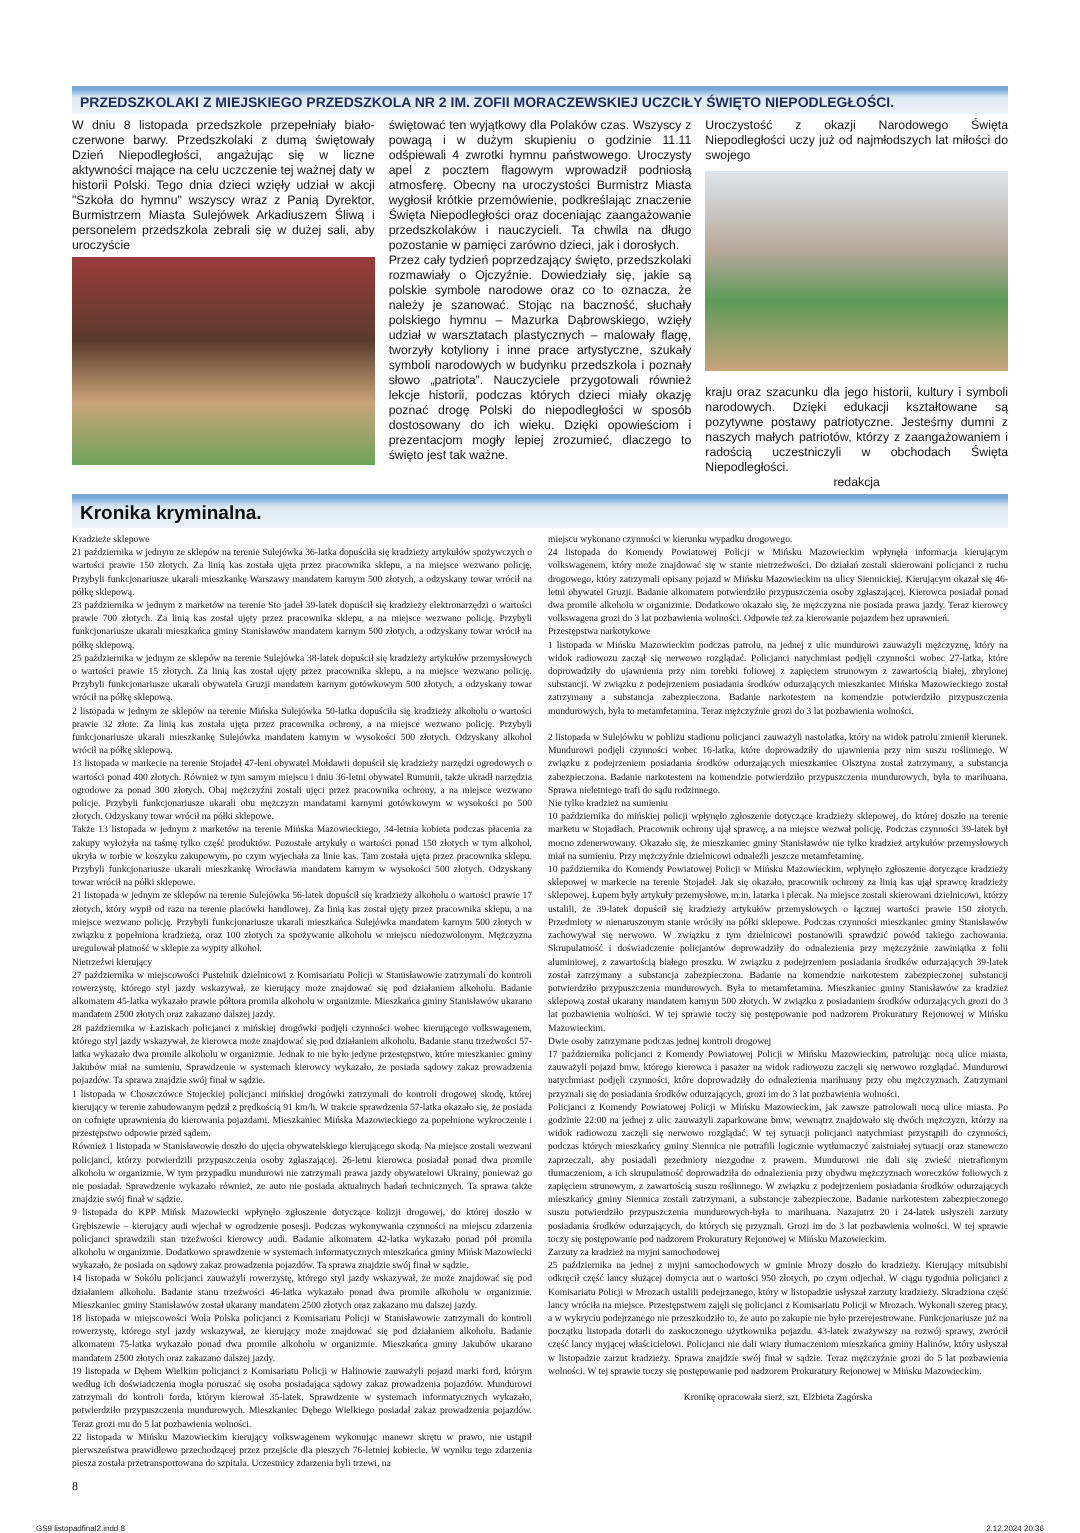PRZEDSZKOLAKI Z MIEJSKIEGO PRZEDSZKOLA NR 2 IM. ZOFII MORACZEWSKIEJ UCZCIŁY ŚWIĘTO NIEPODLEGŁOŚCI.
W dniu 8 listopada przedszkole przepełniały biało-czerwone barwy. Przedszkolaki z dumą świętowały Dzień Niepodległości, angażując się w liczne aktywności mające na celu uczczenie tej ważnej daty w historii Polski. Tego dnia dzieci wzięły udział w akcji "Szkoła do hymnu" wszyscy wraz z Panią Dyrektor, Burmistrzem Miasta Sulejówek Arkadiuszem Śliwą i personelem przedszkola zebrali się w dużej sali, aby uroczyście
świętować ten wyjątkowy dla Polaków czas. Wszyscy z powagą i w dużym skupieniu o godzinie 11.11 odśpiewali 4 zwrotki hymnu państwowego. Uroczysty apel z pocztem flagowym wprowadził podniosłą atmosferę. Obecny na uroczystości Burmistrz Miasta wygłosił krótkie przemówienie, podkreślając znaczenie Święta Niepodległości oraz doceniając zaangażowanie przedszkolaków i nauczycieli. Ta chwila na długo pozostanie w pamięci zarówno dzieci, jak i dorosłych.
Przez cały tydzień poprzedzający święto, przedszkolaki rozmawiały o Ojczyźnie. Dowiedziały się, jakie są polskie symbole narodowe oraz co to oznacza, że należy je szanować. Stojąc na baczność, słuchały polskiego hymnu – Mazurka Dąbrowskiego, wzięły udział w warsztatach plastycznych – malowały flagę, tworzyły kotyliony i inne prace artystyczne, szukały symboli narodowych w budynku przedszkola i poznały słowo „patriota”. Nauczyciele przygotowali również lekcje historii, podczas których dzieci miały okazję poznać drogę Polski do niepodległości w sposób dostosowany do ich wieku. Dzięki opowieściom i prezentacjom mogły lepiej zrozumieć, dlaczego to święto jest tak ważne.
Uroczystość z okazji Narodowego Święta Niepodległości uczy już od najmłodszych lat miłości do swojego
kraju oraz szacunku dla jego historii, kultury i symboli narodowych. Dzięki edukacji kształtowane są pozytywne postawy patriotyczne. Jesteśmy dumni z naszych małych patriotów, którzy z zaangażowaniem i radością uczestniczyli w obchodach Święta Niepodległości.
redakcja
Kronika kryminalna.
Kradzieże sklepowe
21 października w jednym ze sklepów na terenie Sulejówka 36-latka dopuściła się kradzieży artykułów spożywczych o wartości prawie 150 złotych. Za linią kas została ujęta przez pracownika sklepu, a na miejsce wezwano policję. Przybyli funkcjonariusze ukarali mieszkankę Warszawy mandatem karnym 500 złotych, a odzyskany towar wrócił na półkę sklepową.
23 października w jednym z marketów na terenie Sto jadeł 39-latek dopuścił się kradzieży elektronarzędzi o wartości prawie 700 złotych. Za linią kas został ujęty przez pracownika sklepu, a na miejsce wezwano policję. Przybyli funkcjonariusze ukarali mieszkańca gminy Stanisławów mandatem karnym 500 złotych, a odzyskany towar wrócił na półkę sklepową.
25 października w jednym ze sklepów na terenie Sulejówka 38-latek dopuścił się kradzieży artykułów przemysłowych o wartości prawie 15 złotych. Za linią kas został ujęty przez pracownika sklepu, a na miejsce wezwano policję. Przybyli funkcjonariusze ukarali obywatela Gruzji mandatem karnym gotówkowym 500 złotych, a odzyskany towar wrócił na półkę sklepową.
2 listopada w jednym ze sklepów na terenie Mińska Sulejówka 50-latka dopuściła się kradzieży alkoholu o wartości prawie 32 złote. Za linią kas została ujęta przez pracownika ochrony, a na miejsce wezwano policję. Przybyli funkcjonariusze ukarali mieszkankę Sulejówka mandatem karnym w wysokości 500 złotych. Odzyskany alkohol wrócił na półkę sklepową.
13 listopada w markecie na terenie Stojadeł 47-leni obywatel Mołdawii dopuścił się kradzieży narzędzi ogrodowych o wartości ponad 400 złotych. Również w tym samym miejscu i dniu 36-letni obywatel Rumunii, także ukradł narzędzia ogrodowe za ponad 300 złotych. Obaj mężczyźni zostali ujęci przez pracownika ochrony, a na miejsce wezwano policje. Przybyli funkcjonariusze ukarali obu mężczyzn mandatami karnymi gotówkowym w wysokości po 500 złotych. Odzyskany towar wrócił na półki sklepowe.
Także 13 listopada w jednym z marketów na terenie Mińska Mazowieckiego, 34-letnia kobieta podczas płacenia za zakupy wyłożyła na taśmę tylko część produktów. Pozostałe artykuły o wartości ponad 150 złotych w tym alkohol, ukryła w torbie w koszyku zakupowym, po czym wyjechała za linie kas. Tam została ujęta przez pracownika sklepu. Przybyli funkcjonariusze ukarali mieszkankę Wrocławia mandatem karnym w wysokości 500 złotych. Odzyskany towar wrócił na półki sklepowe.
21 listopada w jednym ze sklepów na terenie Sulejówka 56-latek dopuścił się kradzieży alkoholu o wartości prawie 17 złotych, który wypił od razu na terenie placówki handlowej. Za linią kas został ujęty przez pracownika sklepu, a na miejsce wezwano policję. Przybyli funkcjonariusze ukarali mieszkańca Sulejówka mandatem karnym 500 złotych w związku z popełniona kradzieżą, oraz 100 złotych za spożywanie alkoholu w miejscu niedozwolonym. Mężczyzna uregulował płatność w sklepie za wypity alkohol.
Nietrzeźwi kierujący
27 października w miejscowości Pustelnik dzielnicowi z Komisariatu Policji w Stanisławowie zatrzymali do kontroli rowerzystę, którego styl jazdy wskazywał, ze kierujący może znajdować się pod działaniem alkoholu. Badanie alkomatem 45-latka wykazało prawie półtora promila alkoholu w organizmie. Mieszkańca gminy Stanisławów ukarano mandatem 2500 złotych oraz zakazano dalszej jazdy.
28 października w Łaziskach policjanci z mińskiej drogówki podjęli czynności wobec kierującego volkswagenem, którego styl jazdy wskazywał, że kierowca może znajdować się pod działaniem alkoholu. Badanie stanu trzeźwości 57-latka wykazało dwa promile alkoholu w organizmie. Jednak to nie było jedyne przestępstwo, które mieszkaniec gminy Jakubów miał na sumieniu. Sprawdzenie w systemach kierowcy wykazało, że posiada sądowy zakaz prowadzenia pojazdów. Ta sprawa znajdzie swój finał w sądzie.
1 listopada w Choszczówce Stojeckiej policjanci mińskiej drogówki zatrzymali do kontroli drogowej skodę, której kierujący w terenie zabudowanym pędził z prędkością 91 km/h. W trakcie sprawdzenia 57-latka okazało się, że posiada on cofnięte uprawnienia do kierowania pojazdami. Mieszkaniec Mińska Mazowieckiego za popełnione wykroczenie i przestępstwo odpowie przed sądem.
Również 1 listopada w Stanisławowie doszło do ujęcia obywatelskiego kierującego skodą. Na miejsce zostali wezwani policjanci, którzy potwierdzili przypuszczenia osoby zgłaszającej. 26-letni kierowca posiadał ponad dwa promile alkoholu w organizmie. W tym przypadku mundurowi nie zatrzymali prawa jazdy obywatelowi Ukrainy, ponieważ go nie posiadał. Sprawdzenie wykazało również, ze auto nie posiada aktualnych badań technicznych. Ta sprawa także znajdzie swój finał w sądzie.
9 listopada do KPP Mińsk Mazowiecki wpłynęło zgłoszenie dotyczące kolizji drogowej, do której doszło w Grębiszewie – kierujący audi wjechał w ogrodzenie posesji. Podczas wykonywania czynności na miejscu zdarzenia policjanci sprawdzili stan trzeźwości kierowcy audi. Badanie alkomatem 42-latka wykazało ponad pół promila alkoholu w organizmie. Dodatkowo sprawdzenie w systemach informatycznych mieszkańca gminy Mińsk Mazowiecki wykazało, że posiada on sądowy zakaz prowadzenia pojazdów. Ta sprawa znajdzie swój finał w sądzie.
14 listopada w Sokólu policjanci zauważyli rowerzystę, którego styl jazdy wskazywał, że może znajdować się pod działaniem alkoholu. Badanie stanu trzeźwości 46-latka wykazało ponad dwa promile alkoholu w organizmie. Mieszkaniec gminy Stanisławów został ukarany mandatem 2500 złotych oraz zakazano mu dalszej jazdy.
18 listopada w miejscowości Wola Polska policjanci z Komisariatu Policji w Stanisławowie zatrzymali do kontroli rowerzystę, którego styl jazdy wskazywał, ze kierujący może znajdować się pod działaniem alkoholu. Badanie alkomatem 75-latka wykazało ponad dwa promile alkoholu w organizmie. Mieszkańca gminy Jakubów ukarano mandatem 2500 złotych oraz zakazano dalszej jazdy.
19 listopada w Dębem Wielkim policjanci z Komisariatu Policji w Halinowie zauważyli pojazd marki ford, którym według ich doświadczenia mogła poruszać się osoba posiadająca sądowy zakaz prowadzenia pojazdów. Mundurowi zatrzymali do kontroli forda, którym kierował 35-latek. Sprawdzenie w systemach informatycznych wykazało, potwierdziło przypuszczenia mundurowych. Mieszkaniec Dębego Wielkiego posiadał zakaz prowadzenia pojazdów. Teraz grozi mu do 5 lat pozbawienia wolności.
22 listopada w Mińsku Mazowieckim kierujący volkswagenem wykonując manewr skrętu w prawo, nie ustąpił pierwszeństwa prawidłowo przechodzącej przez przejście dla pieszych 76-letniej kobiecie. W wyniku tego zdarzenia piesza została przetransportowana do szpitala. Uczestnicy zdarzenia byli trzewi, na
miejscu wykonano czynności w kierunku wypadku drogowego.
24 listopada do Komendy Powiatowej Policji w Mińsku Mazowieckim wpłynęła informacja kierującym volkswagenem, który może znajdować się w stanie nietrzeźwości. Do działań zostali skierowani policjanci z ruchu drogowego, który zatrzymali opisany pojazd w Mińsku Mazowieckim na ulicy Siennickiej. Kierującym okazał się 46-letni obywatel Gruzji. Badanie alkomatem potwierdziło przypuszczenia osoby zgłaszającej. Kierowca posiadał ponad dwa promile alkoholu w organizmie. Dodatkowo okazało się, że mężczyzna nie posiada prawa jazdy. Teraz kierowcy volkswagena grozi do 3 lat pozbawienia wolności. Odpowie też za kierowanie pojazdem bez uprawnień.
Przestępstwa narkotykowe
1 listopada w Mińsku Mazowieckim podczas patrolu, na jednej z ulic mundurowi zauważyli mężczyznę, który na widok radiowozu zaczął się nerwowo rozglądać. Policjanci natychmiast podjęli czynności wobec 27-latka, które doprowadziły do ujawnienia przy nim torebki foliowej z zapięciem strunowym z zawartością białej, zbrylonej substancji. W związku z podejrzeniem posiadania środków odurzających mieszkaniec Mińska Mazowieckiego został zatrzymany a substancja zabezpieczona. Badanie narkotestem na komendzie potwierdziło przypuszczenia mundurowych, była to metamfetamina. Teraz mężczyźnie grozi do 3 lat pozbawienia wolności.
2 listopada w Sulejówku w pobliżu stadionu policjanci zauważyli nastolatka, który na widok patrolu zmienił kierunek. Mundurowi podjęli czynności wobec 16-latka, które doprowadziły do ujawnienia przy nim suszu roślinnego. W związku z podejrzeniem posiadania środków odurzających mieszkaniec Olsztyna został zatrzymany, a substancja zabezpieczona. Badanie narkotestem na komendzie potwierdziło przypuszczenia mundurowych, była to marihuana. Sprawa nieletniego trafi do sądu rodzinnego.
Nie tylko kradzież na sumieniu
10 października do mińskiej policji wpłynęło zgłoszenie dotyczące kradzieży sklepowej, do której doszło na terenie marketu w Stojadłach. Pracownik ochrony ujął sprawcę, a na miejsce wezwał policję. Podczas czynności 39-latek był mocno zdenerwowany. Okazało się, że mieszkaniec gminy Stanisławów nie tylko kradzież artykułów przemysłowych miał na sumieniu. Przy mężczyźnie dzielnicowi odnaleźli jeszcze metamfetaminę.
10 października do Komendy Powiatowej Policji w Mińsku Mazowieckim, wpłynęło zgłoszenie dotyczące kradzieży sklepowej w markecie na terenie Stojadeł. Jak się okazało, pracownik ochrony za linią kas ujął sprawcę kradzieży sklepowej. Łupem były artykuły przemysłowe, m.in. latarka i plecak. Na miejsce zostali skierowani dzielnicowi, którzy ustalili, że 39-latek dopuścił się kradzieży artykułów przemysłowych o łącznej wartości prawie 150 złotych. Przedmioty w nienaruszonym stanie wróciły na półki sklepowe. Podczas czynności mieszkaniec gminy Stanisławów zachowywał się nerwowo. W związku z tym dzielnicowi postanowili sprawdzić powód takiego zachowania. Skrupulatność i doświadczenie policjantów doprowadziły do odnalezienia przy mężczyźnie zawiniątka z folii aluminiowej, z zawartością białego proszku. W związku z podejrzeniem posiadania środków odurzających 39-latek został zatrzymany a substancja zabezpieczona. Badanie na komendzie narkotestem zabezpieczonej substancji potwierdziło przypuszczenia mundurowych. Była to metamfetamina. Mieszkaniec gminy Stanisławów za kradzież sklepową został ukarany mandatem karnym 500 złotych. W związku z posiadaniem środków odurzających grozi do 3 lat pozbawienia wolności. W tej sprawie toczy się postępowanie pod nadzorem Prokuratury Rejonowej w Mińsku Mazowieckim.
Dwie osoby zatrzymane podczas jednej kontroli drogowej
17 października policjanci z Komendy Powiatowej Policji w Mińsku Mazowieckim, patrolując nocą ulice miasta, zauważyli pojazd bmw, którego kierowca i pasażer na widok radiowozu zaczęli się nerwowo rozglądać. Mundurowi natychmiast podjęli czynności, które doprowadziły do odnalezienia marihuany przy obu mężczyznach. Zatrzymani przyznali się do posiadania środków odurzających, grozi im do 3 lat pozbawienia wolności.
Policjanci z Komendy Powiatowej Policji w Mińsku Mazowieckim, jak zawsze patrolowali nocą ulice miasta. Po godzinie 22:00 na jednej z ulic zauważyli zaparkowane bmw, wewnątrz znajdowało się dwóch mężczyzn, którzy na widok radiowozu zaczęli się nerwowo rozglądać. W tej sytuacji policjanci natychmiast przystąpili do czynności, podczas których mieszkańcy gminy Siennica nie potrafili logicznie wytłumaczyć zaistniałej sytuacji oraz stanowczo zaprzeczali, aby posiadali przedmioty niezgodne z prawem. Mundurowi nie dali się zwieść nietrafionym tłumaczeniom, a ich skrupulatność doprowadziła do odnalezienia przy obydwu mężczyznach woreczków foliowych z zapięciem strunowym, z zawartością suszu roślinnego. W związku z podejrzeniem posiadania środków odurzających mieszkańcy gminy Siennica zostali zatrzymani, a substancje zabezpieczone. Badanie narkotestem zabezpieczonego suszu potwierdziło przypuszczenia mundurowych-była to marihuana. Nazajutrz 20 i 24-latek usłyszeli zarzuty posiadania środków odurzających, do których się przyznali. Grozi im do 3 lat pozbawienia wolności. W tej sprawie toczy się postępowanie pod nadzorem Prokuratury Rejonowej w Mińsku Mazowieckim.
Zarzuty za kradzież na myjni samochodowej
25 października na jednej z myjni samochodowych w gminie Mrozy doszło do kradzieży. Kierujący mitsubishi odkręcił część lancy służącej domycia aut o wartości 950 złotych, po czym odjechał. W ciągu tygodnia policjanci z Komisariatu Policji w Mrozach ustalili podejrzanego, który w listopadzie usłyszał zarzuty kradzieży. Skradziona część lancy wróciła na miejsce. Przestępstwem zajęli się policjanci z Komisariatu Policji w Mrozach. Wykonali szereg pracy, a w wykryciu podejrzanego nie przeszkodziło to, że auto po zakupie nie było przerejestrowane. Funkcjonariusze już na początku listopada dotarli do zaskoczonego użytkownika pojazdu. 43-latek zważywszy na rozwój sprawy, zwrócił część lancy myjącej właścicielowi. Policjanci nie dali wiary tłumaczeniom mieszkańca gminy Halinów, który usłyszał w listopadzie zarzut kradzieży. Sprawa znajdzie swój finał w sądzie. Teraz mężczyźnie grozi do 5 lat pozbawienia wolności. W tej sprawie toczy się postępowanie pod nadzorem Prokuratury Rejonowej w Mińsku Mazowieckim.
Kronikę opracowała sierż. szt. Elżbieta Zagórska
8
GS9 listopadfinal2.indd 8 2.12.2024 20:36